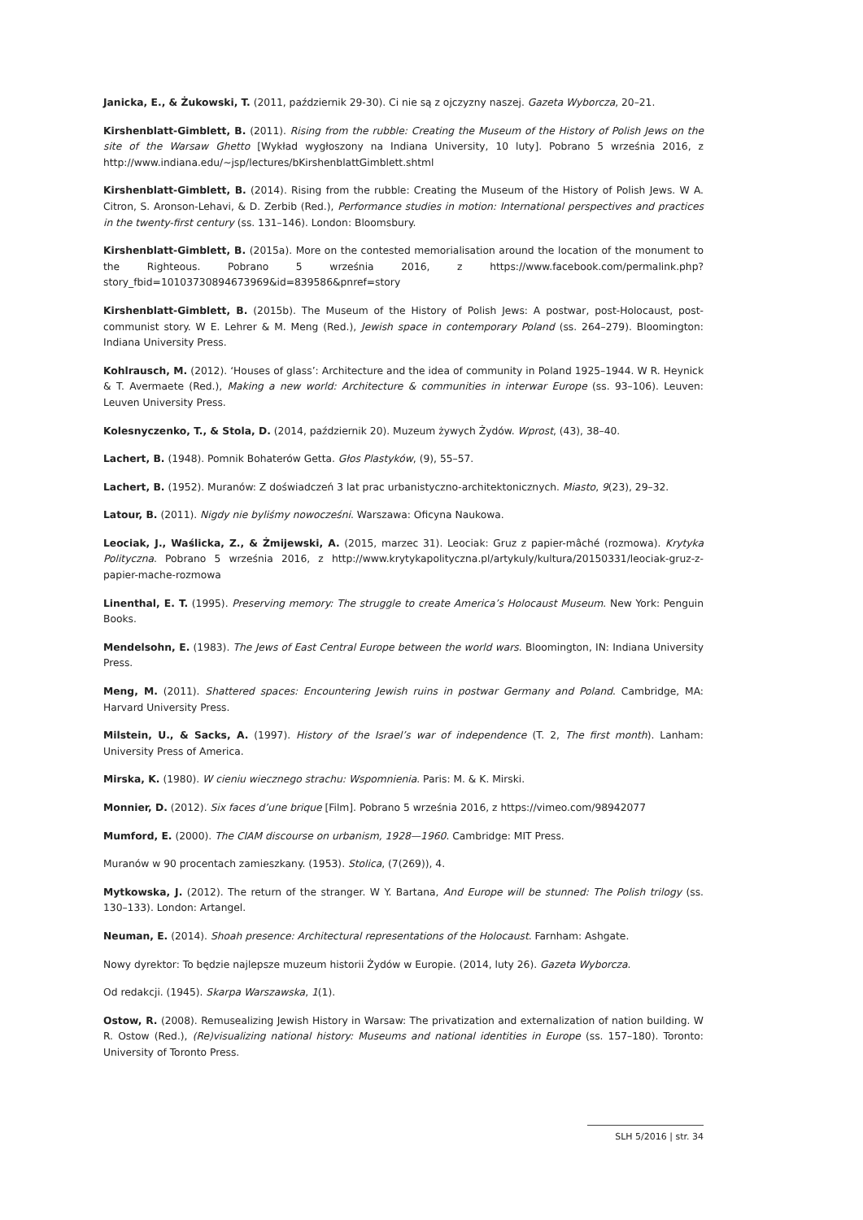Janicka, E., & Żukowski, T. (2011, październik 29-30). Ci nie są z ojczyzny naszej. Gazeta Wyborcza, 20–21.
Kirshenblatt-Gimblett, B. (2011). Rising from the rubble: Creating the Museum of the History of Polish Jews on the site of the Warsaw Ghetto [Wykład wygłoszony na Indiana University, 10 luty]. Pobrano 5 września 2016, z http://www.indiana.edu/~jsp/lectures/bKirshenblattGimblett.shtml
Kirshenblatt-Gimblett, B. (2014). Rising from the rubble: Creating the Museum of the History of Polish Jews. W A. Citron, S. Aronson-Lehavi, & D. Zerbib (Red.), Performance studies in motion: International perspectives and practices in the twenty-first century (ss. 131–146). London: Bloomsbury.
Kirshenblatt-Gimblett, B. (2015a). More on the contested memorialisation around the location of the monument to the Righteous. Pobrano 5 września 2016, z https://www.facebook.com/permalink.php?story_fbid=10103730894673969&id=839586&pnref=story
Kirshenblatt-Gimblett, B. (2015b). The Museum of the History of Polish Jews: A postwar, post-Holocaust, post-communist story. W E. Lehrer & M. Meng (Red.), Jewish space in contemporary Poland (ss. 264–279). Bloomington: Indiana University Press.
Kohlrausch, M. (2012). ‘Houses of glass’: Architecture and the idea of community in Poland 1925–1944. W R. Heynick & T. Avermaete (Red.), Making a new world: Architecture & communities in interwar Europe (ss. 93–106). Leuven: Leuven University Press.
Kolesnyczenko, T., & Stola, D. (2014, październik 20). Muzeum żywych Żydów. Wprost, (43), 38–40.
Lachert, B. (1948). Pomnik Bohaterów Getta. Głos Plastyków, (9), 55–57.
Lachert, B. (1952). Muranów: Z doświadczeń 3 lat prac urbanistyczno-architektonicznych. Miasto, 9(23), 29–32.
Latour, B. (2011). Nigdy nie byliśmy nowocześni. Warszawa: Oficyna Naukowa.
Leociak, J., Waślicka, Z., & Żmijewski, A. (2015, marzec 31). Leociak: Gruz z papier-mâché (rozmowa). Krytyka Polityczna. Pobrano 5 września 2016, z http://www.krytykapolityczna.pl/artykuly/kultura/20150331/leociak-gruz-z-papier-mache-rozmowa
Linenthal, E. T. (1995). Preserving memory: The struggle to create America’s Holocaust Museum. New York: Penguin Books.
Mendelsohn, E. (1983). The Jews of East Central Europe between the world wars. Bloomington, IN: Indiana University Press.
Meng, M. (2011). Shattered spaces: Encountering Jewish ruins in postwar Germany and Poland. Cambridge, MA: Harvard University Press.
Milstein, U., & Sacks, A. (1997). History of the Israel’s war of independence (T. 2, The first month). Lanham: University Press of America.
Mirska, K. (1980). W cieniu wiecznego strachu: Wspomnienia. Paris: M. & K. Mirski.
Monnier, D. (2012). Six faces d’une brique [Film]. Pobrano 5 września 2016, z https://vimeo.com/98942077
Mumford, E. (2000). The CIAM discourse on urbanism, 1928—1960. Cambridge: MIT Press.
Muranów w 90 procentach zamieszkany. (1953). Stolica, (7(269)), 4.
Mytkowska, J. (2012). The return of the stranger. W Y. Bartana, And Europe will be stunned: The Polish trilogy (ss. 130–133). London: Artangel.
Neuman, E. (2014). Shoah presence: Architectural representations of the Holocaust. Farnham: Ashgate.
Nowy dyrektor: To będzie najlepsze muzeum historii Żydów w Europie. (2014, luty 26). Gazeta Wyborcza.
Od redakcji. (1945). Skarpa Warszawska, 1(1).
Ostow, R. (2008). Remusealizing Jewish History in Warsaw: The privatization and externalization of nation building. W R. Ostow (Red.), (Re)visualizing national history: Museums and national identities in Europe (ss. 157–180). Toronto: University of Toronto Press.
SLH 5/2016 | str. 34